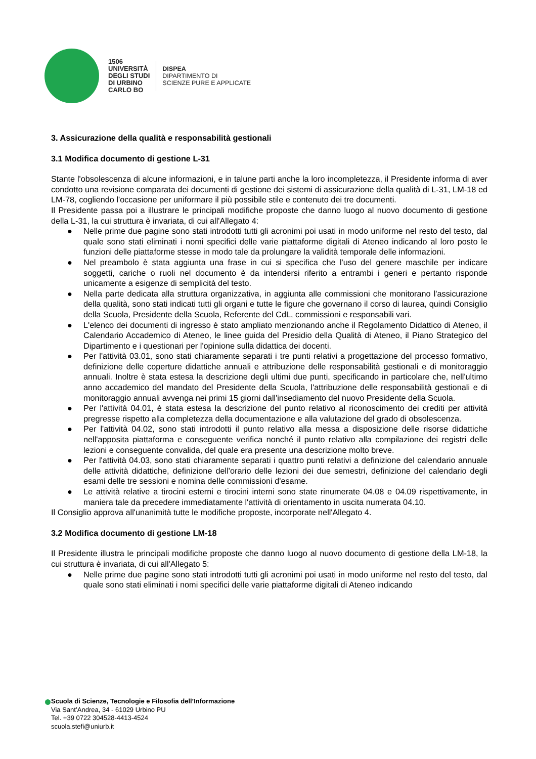1506
UNIVERSITÀ
DEGLI STUDI
DI URBINO
CARLO BO
DISPEA
DIPARTIMENTO DI
SCIENZE PURE E APPLICATE
3. Assicurazione della qualità e responsabilità gestionali
3.1 Modifica documento di gestione L-31
Stante l'obsolescenza di alcune informazioni, e in talune parti anche la loro incompletezza, il Presidente informa di aver condotto una revisione comparata dei documenti di gestione dei sistemi di assicurazione della qualità di L-31, LM-18 ed LM-78, cogliendo l'occasione per uniformare il più possibile stile e contenuto dei tre documenti.
Il Presidente passa poi a illustrare le principali modifiche proposte che danno luogo al nuovo documento di gestione della L-31, la cui struttura è invariata, di cui all'Allegato 4:
● Nelle prime due pagine sono stati introdotti tutti gli acronimi poi usati in modo uniforme nel resto del testo, dal quale sono stati eliminati i nomi specifici delle varie piattaforme digitali di Ateneo indicando al loro posto le funzioni delle piattaforme stesse in modo tale da prolungare la validità temporale delle informazioni.
● Nel preambolo è stata aggiunta una frase in cui si specifica che l'uso del genere maschile per indicare soggetti, cariche o ruoli nel documento è da intendersi riferito a entrambi i generi e pertanto risponde unicamente a esigenze di semplicità del testo.
● Nella parte dedicata alla struttura organizzativa, in aggiunta alle commissioni che monitorano l'assicurazione della qualità, sono stati indicati tutti gli organi e tutte le figure che governano il corso di laurea, quindi Consiglio della Scuola, Presidente della Scuola, Referente del CdL, commissioni e responsabili vari.
● L'elenco dei documenti di ingresso è stato ampliato menzionando anche il Regolamento Didattico di Ateneo, il Calendario Accademico di Ateneo, le linee guida del Presidio della Qualità di Ateneo, il Piano Strategico del Dipartimento e i questionari per l'opinione sulla didattica dei docenti.
● Per l'attività 03.01, sono stati chiaramente separati i tre punti relativi a progettazione del processo formativo, definizione delle coperture didattiche annuali e attribuzione delle responsabilità gestionali e di monitoraggio annuali. Inoltre è stata estesa la descrizione degli ultimi due punti, specificando in particolare che, nell'ultimo anno accademico del mandato del Presidente della Scuola, l'attribuzione delle responsabilità gestionali e di monitoraggio annuali avvenga nei primi 15 giorni dall'insediamento del nuovo Presidente della Scuola.
● Per l'attività 04.01, è stata estesa la descrizione del punto relativo al riconoscimento dei crediti per attività pregresse rispetto alla completezza della documentazione e alla valutazione del grado di obsolescenza.
● Per l'attività 04.02, sono stati introdotti il punto relativo alla messa a disposizione delle risorse didattiche nell'apposita piattaforma e conseguente verifica nonché il punto relativo alla compilazione dei registri delle lezioni e conseguente convalida, del quale era presente una descrizione molto breve.
● Per l'attività 04.03, sono stati chiaramente separati i quattro punti relativi a definizione del calendario annuale delle attività didattiche, definizione dell'orario delle lezioni dei due semestri, definizione del calendario degli esami delle tre sessioni e nomina delle commissioni d'esame.
● Le attività relative a tirocini esterni e tirocini interni sono state rinumerate 04.08 e 04.09 rispettivamente, in maniera tale da precedere immediatamente l'attività di orientamento in uscita numerata 04.10.
Il Consiglio approva all'unanimità tutte le modifiche proposte, incorporate nell'Allegato 4.
3.2 Modifica documento di gestione LM-18
Il Presidente illustra le principali modifiche proposte che danno luogo al nuovo documento di gestione della LM-18, la cui struttura è invariata, di cui all'Allegato 5:
● Nelle prime due pagine sono stati introdotti tutti gli acronimi poi usati in modo uniforme nel resto del testo, dal quale sono stati eliminati i nomi specifici delle varie piattaforme digitali di Ateneo indicando
Scuola di Scienze, Tecnologie e Filosofia dell’Informazione
Via Sant’Andrea, 34 - 61029 Urbino PU
Tel. +39 0722 304528-4413-4524
scuola.stefi@uniurb.it